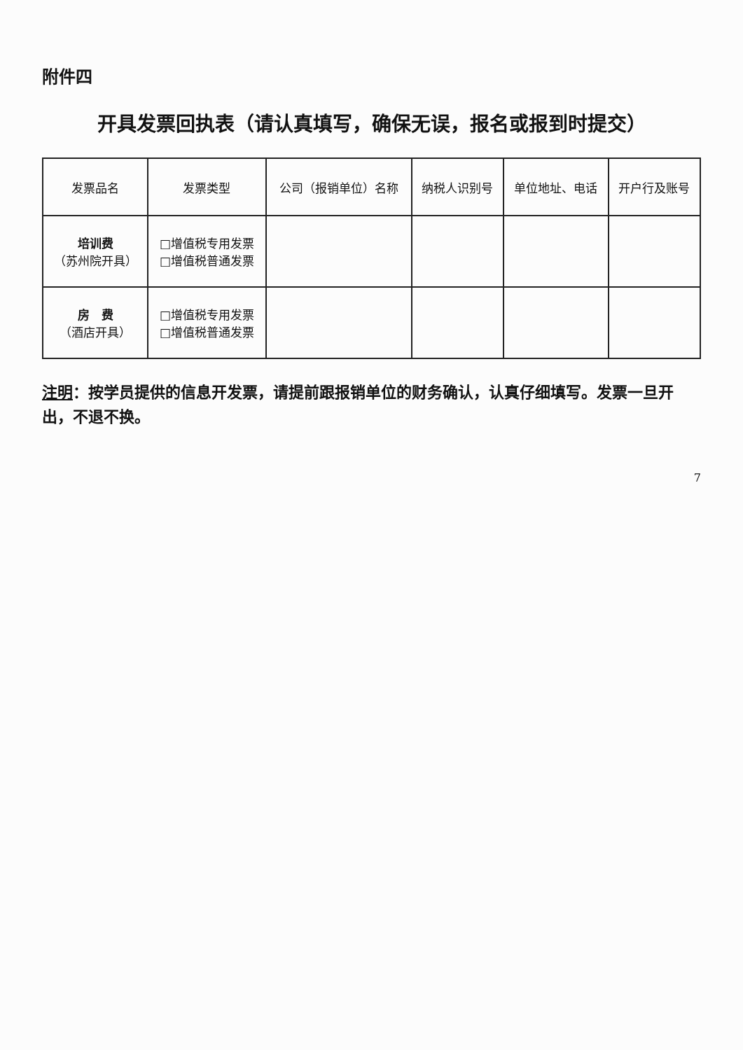附件四
开具发票回执表（请认真填写，确保无误，报名或报到时提交）
| 发票品名 | 发票类型 | 公司（报销单位）名称 | 纳税人识别号 | 单位地址、电话 | 开户行及账号 |
| --- | --- | --- | --- | --- | --- |
| 培训费 （苏州院开具） | □增值税专用发票 □增值税普通发票 | | | | |
| 房 费 （酒店开具） | □增值税专用发票 □增值税普通发票 | | | | |
注明：按学员提供的信息开发票，请提前跟报销单位的财务确认，认真仔细填写。发票一旦开出，不退不换。
7